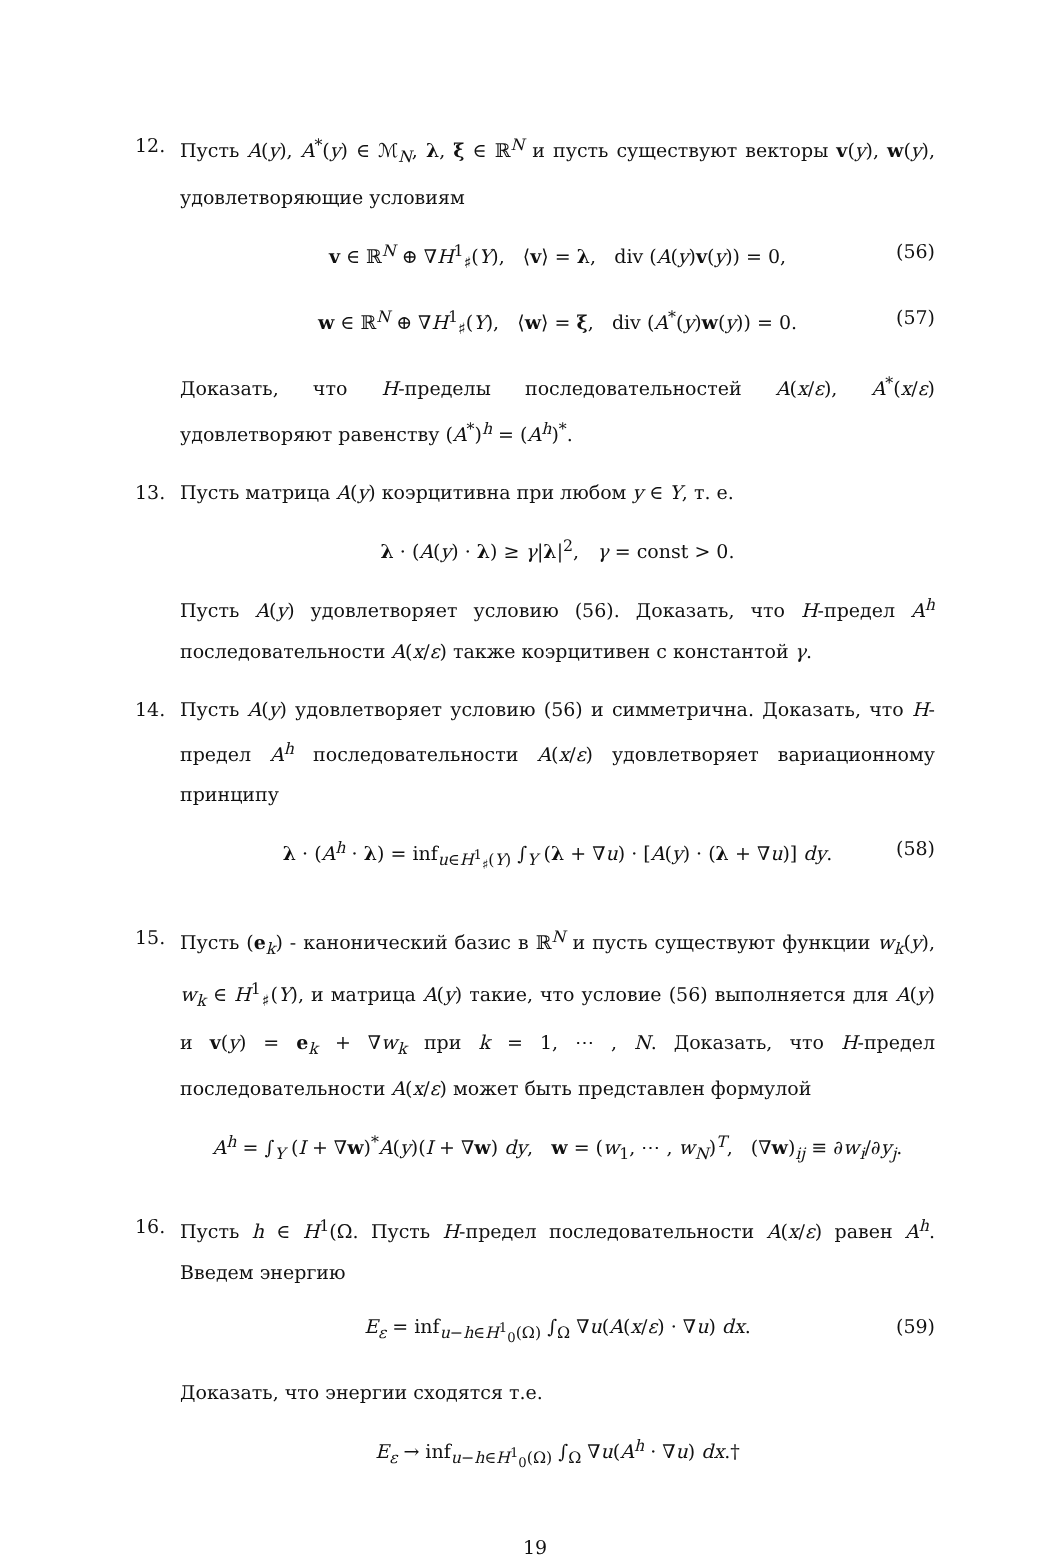12. Пусть A(y), A<sup>*</sup>(y) ∈ ℳ<sub>N</sub>, λ, ξ ∈ ℝ<sup>N</sup> и пусть существуют векторы v(y), w(y), удовлетворяющие условиям
v ∈ ℝ<sup>N</sup> ⊕ ∇H<sup>1</sup><sub>♯</sub>(Y), ⟨v⟩ = λ, div (A(y)v(y)) = 0, (56)
w ∈ ℝ<sup>N</sup> ⊕ ∇H<sup>1</sup><sub>♯</sub>(Y), ⟨w⟩ = ξ, div (A<sup>*</sup>(y)w(y)) = 0. (57)
Доказать, что H-пределы последовательностей A(x/ε), A<sup>*</sup>(x/ε) удовлетворяют равенству (A<sup>*</sup>)<sup>h</sup> = (A<sup>h</sup>)<sup>*</sup>.
13. Пусть матрица A(y) коэрцитивна при любом y ∈ Y, т. е.
λ · (A(y) · λ) ≥ γ|λ|<sup>2</sup>, γ = const > 0.
Пусть A(y) удовлетворяет условию (56). Доказать, что H-предел A<sup>h</sup> последовательности A(x/ε) также коэрцитивен с константой γ.
14. Пусть A(y) удовлетворяет условию (56) и симметрична. Доказать, что H-предел A<sup>h</sup> последовательности A(x/ε) удовлетворяет вариационному принципу
λ · (A<sup>h</sup> · λ) = inf<sub>u∈H<sup>1</sup><sub>♯</sub>(Y)</sub> ∫<sub>Y</sub> (λ + ∇u) · [A(y) · (λ + ∇u)] dy. (58)
15. Пусть (e<sub>k</sub>) - канонический базис в ℝ<sup>N</sup> и пусть существуют функции w<sub>k</sub>(y), w<sub>k</sub> ∈ H<sup>1</sup><sub>♯</sub>(Y), и матрица A(y) такие, что условие (56) выполняется для A(y) и v(y) = e<sub>k</sub> + ∇w<sub>k</sub> при k = 1, ⋯ , N. Доказать, что H-предел последовательности A(x/ε) может быть представлен формулой
A<sup>h</sup> = ∫<sub>Y</sub> (I + ∇w)<sup>*</sup>A(y)(I + ∇w) dy, w = (w<sub>1</sub>, ⋯ , w<sub>N</sub>)<sup>T</sup>, (∇w)<sub>ij</sub> ≡ ∂w<sub>i</sub>/∂y<sub>j</sub>.
16. Пусть h ∈ H<sup>1</sup>(Ω. Пусть H-предел последовательности A(x/ε) равен A<sup>h</sup>. Введем энергию
E<sub>ε</sub> = inf<sub>u−h∈H<sup>1</sup><sub>0</sub>(Ω)</sub> ∫<sub>Ω</sub> ∇u(A(x/ε) · ∇u) dx. (59)
Доказать, что энергии сходятся т.е.
E<sub>ε</sub> → inf<sub>u−h∈H<sup>1</sup><sub>0</sub>(Ω)</sub> ∫<sub>Ω</sub> ∇u(A<sup>h</sup> · ∇u) dx.†
19